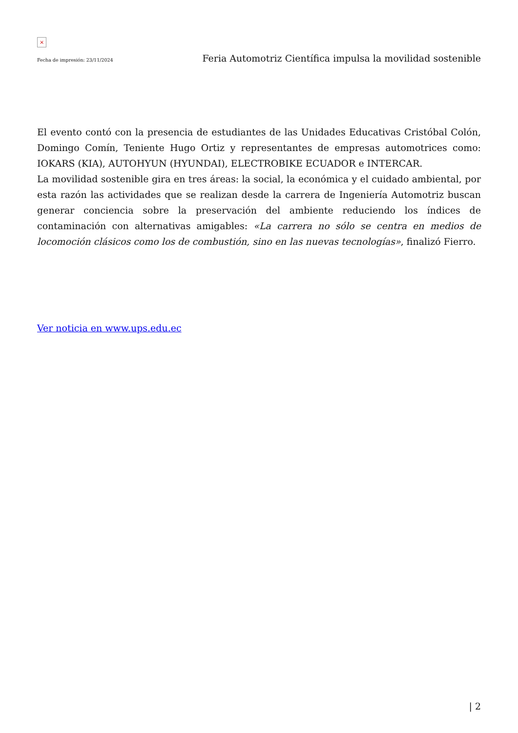×
Fecha de impresión: 23/11/2024 Feria Automotriz Científica impulsa la movilidad sostenible
El evento contó con la presencia de estudiantes de las Unidades Educativas Cristóbal Colón, Domingo Comín, Teniente Hugo Ortiz y representantes de empresas automotrices como: IOKARS (KIA), AUTOHYUN (HYUNDAI), ELECTROBIKE ECUADOR e INTERCAR.
La movilidad sostenible gira en tres áreas: la social, la económica y el cuidado ambiental, por esta razón las actividades que se realizan desde la carrera de Ingeniería Automotriz buscan generar conciencia sobre la preservación del ambiente reduciendo los índices de contaminación con alternativas amigables: «La carrera no sólo se centra en medios de locomoción clásicos como los de combustión, sino en las nuevas tecnologías», finalizó Fierro.
Ver noticia en www.ups.edu.ec
| 2